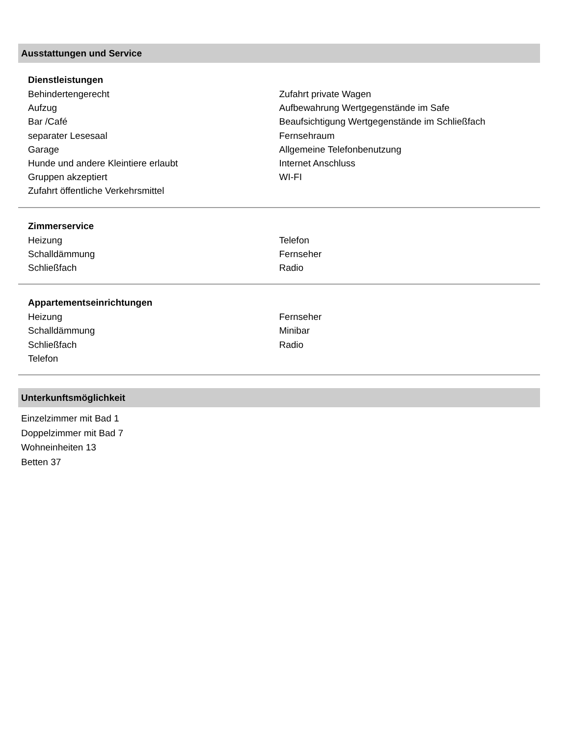Ausstattungen und Service
Dienstleistungen
Behindertengerecht
Aufzug
Bar /Café
separater Lesesaal
Garage
Hunde und andere Kleintiere erlaubt
Gruppen akzeptiert
Zufahrt öffentliche Verkehrsmittel
Zufahrt private Wagen
Aufbewahrung Wertgegenstände im Safe
Beaufsichtigung Wertgegenstände im Schließfach
Fernsehraum
Allgemeine Telefonbenutzung
Internet Anschluss
WI-FI
Zimmerservice
Heizung
Schalldämmung
Schließfach
Telefon
Fernseher
Radio
Appartementseinrichtungen
Heizung
Schalldämmung
Schließfach
Telefon
Fernseher
Minibar
Radio
Unterkunftsmöglichkeit
Einzelzimmer mit Bad 1
Doppelzimmer mit Bad 7
Wohneinheiten 13
Betten 37